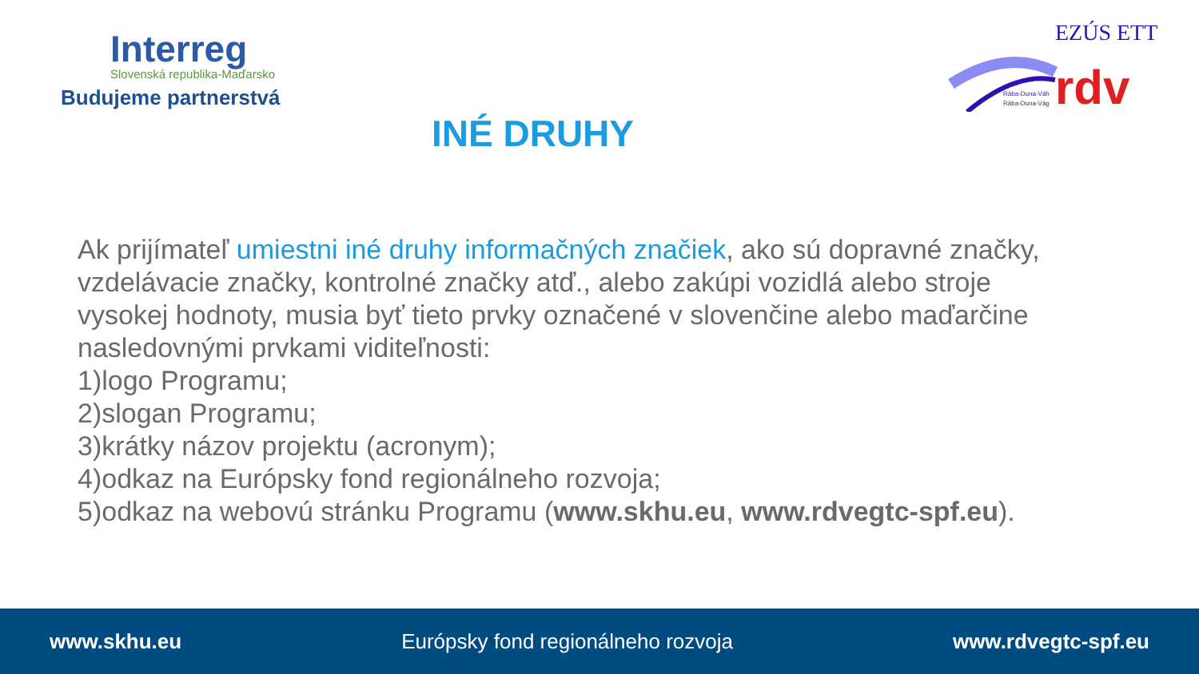Interreg
Slovenská republika-Maďarsko
Budujeme partnerstvá
EZÚS ETT
rdv
Rába-Duna-Váh
Rába-Duna-Vág
INÉ DRUHY
Ak prijímateľ umiestni iné druhy informačných značiek, ako sú dopravné značky, vzdelávacie značky, kontrolné značky atď., alebo zakúpi vozidlá alebo stroje vysokej hodnoty, musia byť tieto prvky označené v slovenčine alebo maďarčine nasledovnými prvkami viditeľnosti:
1)logo Programu;
2)slogan Programu;
3)krátky názov projektu (acronym);
4)odkaz na Európsky fond regionálneho rozvoja;
5)odkaz na webovú stránku Programu (www.skhu.eu, www.rdvegtc-spf.eu).
www.skhu.eu Európsky fond regionálneho rozvoja www.rdvegtc-spf.eu